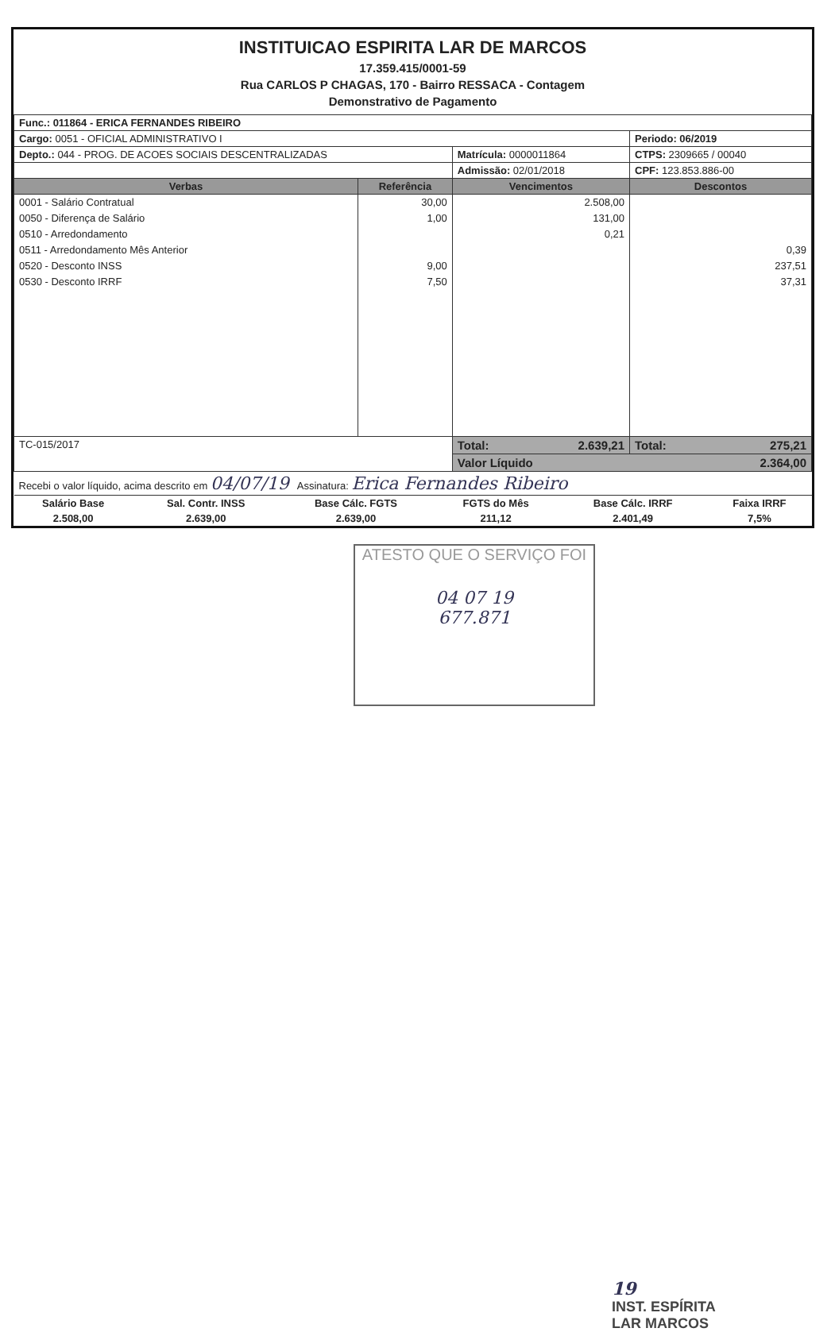INSTITUICAO ESPIRITA LAR DE MARCOS
17.359.415/0001-59
Rua CARLOS P CHAGAS, 170 - Bairro RESSACA - Contagem
Demonstrativo de Pagamento
| Func.: 011864 - ERICA FERNANDES RIBEIRO | | | |
| Cargo: 0051 - OFICIAL ADMINISTRATIVO I | | | Periodo: 06/2019 |
| Depto.: 044 - PROG. DE ACOES SOCIAIS DESCENTRALIZADAS | | Matrícula: 0000011864 | CTPS: 2309665 / 00040 |
| | | Admissão: 02/01/2018 | CPF: 123.853.886-00 |
| Verbas | Referência | Vencimentos | Descontos |
| 0001 - Salário Contratual | 30,00 | 2.508,00 | |
| 0050 - Diferença de Salário | 1,00 | 131,00 | |
| 0510 - Arredondamento | | 0,21 | |
| 0511 - Arredondamento Mês Anterior | | | 0,39 |
| 0520 - Desconto INSS | 9,00 | | 237,51 |
| 0530 - Desconto IRRF | 7,50 | | 37,31 |
| TC-015/2017 | | Total: 2.639,21 | Total: 275,21 |
| | | Valor Líquido 2.364,00 | |
| Recebi o valor líquido, acima descrito em 04/07/19 Assinatura: Erica Fernandes Ribeiro | | | |
| Salário Base | Sal. Contr. INSS | Base Cálc. FGTS | FGTS do Mês | Base Cálc. IRRF | Faixa IRRF |
| 2.508,00 | 2.639,00 | 2.639,00 | 211,12 | 2.401,49 | 7,5% |
ATESTO QUE O SERVIÇO FOI
04 07 19
677.871
19
INST. ESPÍRITA
LAR MARCOS